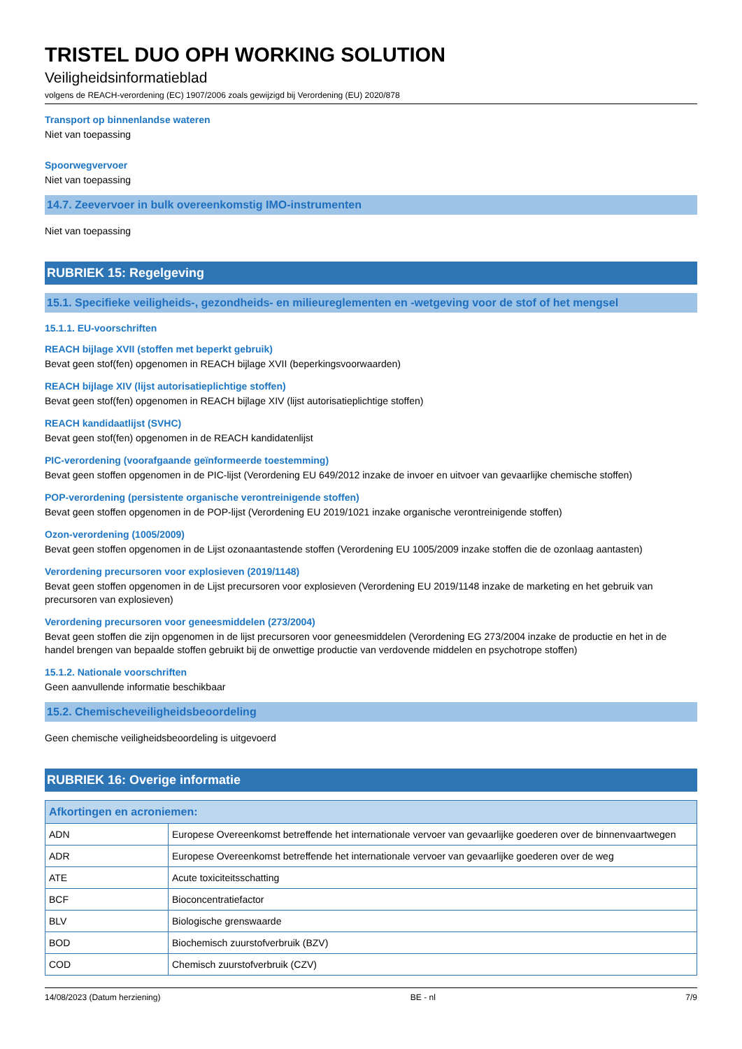TRISTEL DUO OPH WORKING SOLUTION
Veiligheidsinformatieblad
volgens de REACH-verordening (EC) 1907/2006 zoals gewijzigd bij Verordening (EU) 2020/878
Transport op binnenlandse wateren
Niet van toepassing
Spoorwegvervoer
Niet van toepassing
14.7. Zeevervoer in bulk overeenkomstig IMO-instrumenten
Niet van toepassing
RUBRIEK 15: Regelgeving
15.1. Specifieke veiligheids-, gezondheids- en milieureglementen en -wetgeving voor de stof of het mengsel
15.1.1. EU-voorschriften
REACH bijlage XVII (stoffen met beperkt gebruik)
Bevat geen stof(fen) opgenomen in REACH bijlage XVII (beperkingsvoorwaarden)
REACH bijlage XIV (lijst autorisatieplichtige stoffen)
Bevat geen stof(fen) opgenomen in REACH bijlage XIV (lijst autorisatieplichtige stoffen)
REACH kandidaatlijst (SVHC)
Bevat geen stof(fen) opgenomen in de REACH kandidatenlijst
PIC-verordening (voorafgaande geïnformeerde toestemming)
Bevat geen stoffen opgenomen in de PIC-lijst (Verordening EU 649/2012 inzake de invoer en uitvoer van gevaarlijke chemische stoffen)
POP-verordening (persistente organische verontreinigende stoffen)
Bevat geen stoffen opgenomen in de POP-lijst (Verordening EU 2019/1021 inzake organische verontreinigende stoffen)
Ozon-verordening (1005/2009)
Bevat geen stoffen opgenomen in de Lijst ozonaantastende stoffen (Verordening EU 1005/2009 inzake stoffen die de ozonlaag aantasten)
Verordening precursoren voor explosieven (2019/1148)
Bevat geen stoffen opgenomen in de Lijst precursoren voor explosieven (Verordening EU 2019/1148 inzake de marketing en het gebruik van precursoren van explosieven)
Verordening precursoren voor geneesmiddelen (273/2004)
Bevat geen stoffen die zijn opgenomen in de lijst precursoren voor geneesmiddelen (Verordening EG 273/2004 inzake de productie en het in de handel brengen van bepaalde stoffen gebruikt bij de onwettige productie van verdovende middelen en psychotrope stoffen)
15.1.2. Nationale voorschriften
Geen aanvullende informatie beschikbaar
15.2. Chemischeveiligheidsbeoordeling
Geen chemische veiligheidsbeoordeling is uitgevoerd
RUBRIEK 16: Overige informatie
| Afkortingen en acroniemen: | |
| --- | --- |
| ADN | Europese Overeenkomst betreffende het internationale vervoer van gevaarlijke goederen over de binnenvaartwegen |
| ADR | Europese Overeenkomst betreffende het internationale vervoer van gevaarlijke goederen over de weg |
| ATE | Acute toxiciteitsschatting |
| BCF | Bioconcentratiefactor |
| BLV | Biologische grenswaarde |
| BOD | Biochemisch zuurstofverbruik (BZV) |
| COD | Chemisch zuurstofverbruik (CZV) |
14/08/2023 (Datum herziening) BE - nl 7/9